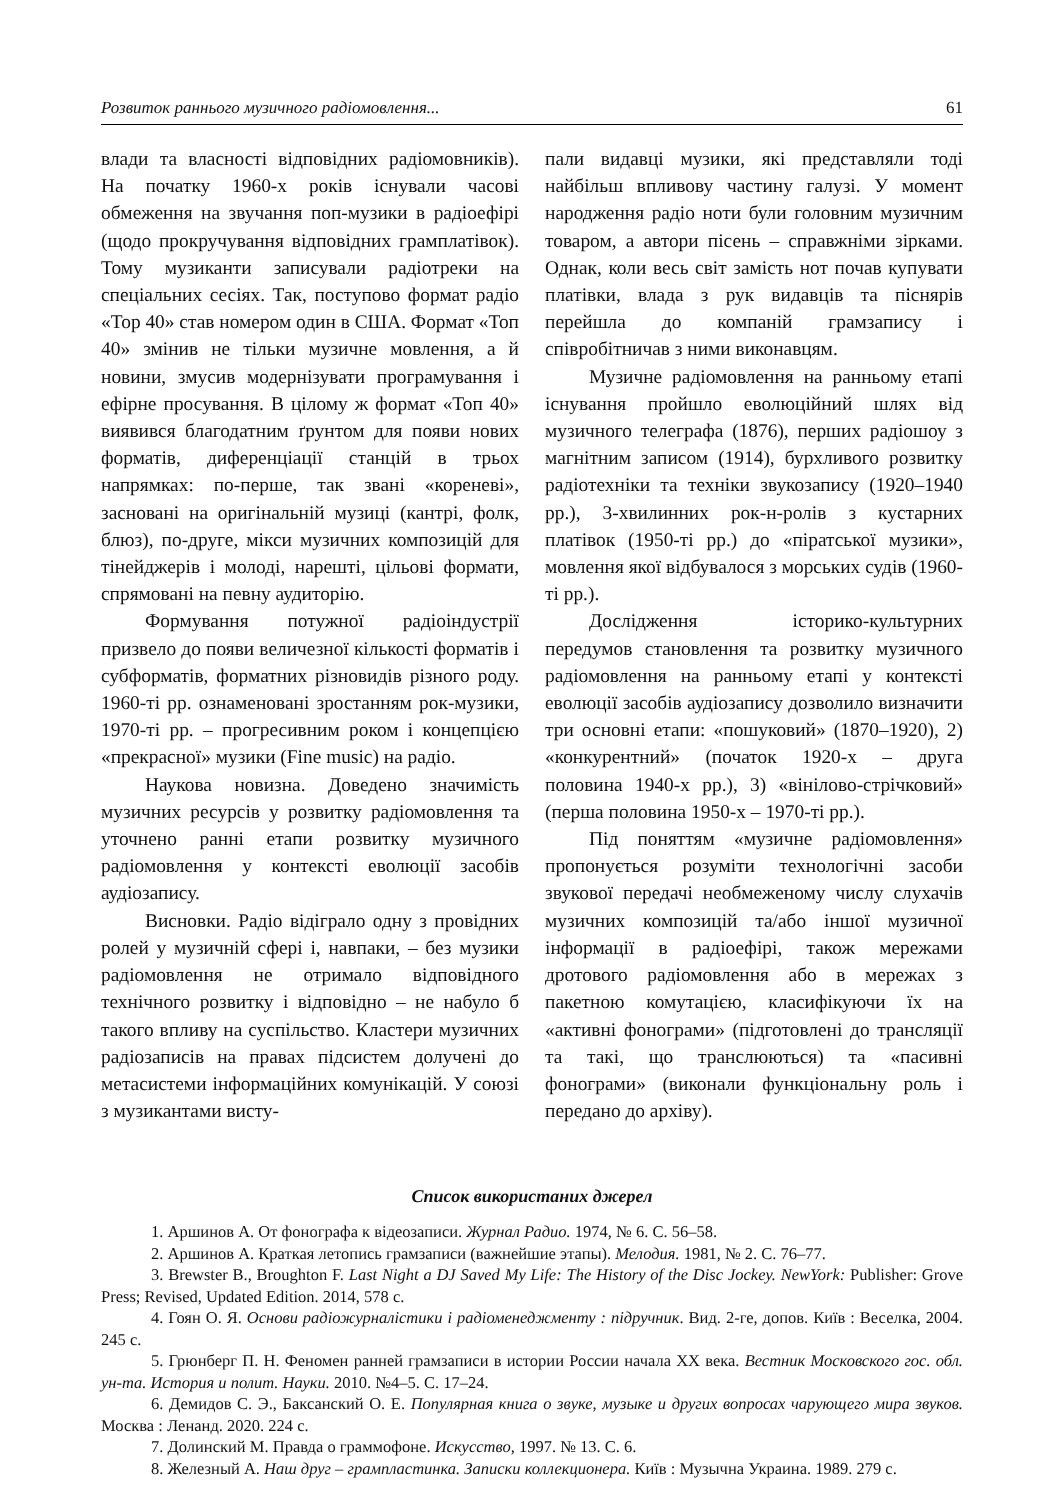Розвиток раннього музичного радіомовлення... 61
влади та власності відповідних радіомовників). На початку 1960-х років існували часові обмеження на звучання поп-музики в радіоефірі (щодо прокручування відповідних грамплатівок). Тому музиканти записували радіотреки на спеціальних сесіях. Так, поступово формат радіо «Top 40» став номером один в США. Формат «Топ 40» змінив не тільки музичне мовлення, а й новини, змусив модернізувати програмування і ефірне просування. В цілому ж формат «Топ 40» виявився благодатним ґрунтом для появи нових форматів, диференціації станцій в трьох напрямках: по-перше, так звані «кореневі», засновані на оригінальній музиці (кантрі, фолк, блюз), по-друге, мікси музичних композицій для тінейджерів і молоді, нарешті, цільові формати, спрямовані на певну аудиторію.
Формування потужної радіоіндустрії призвело до появи величезної кількості форматів і субформатів, форматних різновидів різного роду. 1960-ті рр. ознаменовані зростанням рок-музики, 1970-ті рр. – прогресивним роком і концепцією «прекрасної» музики (Fine music) на радіо.
Наукова новизна. Доведено значимість музичних ресурсів у розвитку радіомовлення та уточнено ранні етапи розвитку музичного радіомовлення у контексті еволюції засобів аудіозапису.
Висновки. Радіо відіграло одну з провідних ролей у музичній сфері і, навпаки, – без музики радіомовлення не отримало відповідного технічного розвитку і відповідно – не набуло б такого впливу на суспільство. Кластери музичних радіозаписів на правах підсистем долучені до метасистеми інформаційних комунікацій. У союзі з музикантами висту-
пали видавці музики, які представляли тоді найбільш впливову частину галузі. У момент народження радіо ноти були головним музичним товаром, а автори пісень – справжніми зірками. Однак, коли весь світ замість нот почав купувати платівки, влада з рук видавців та піснярів перейшла до компаній грамзапису і співробітничав з ними виконавцям.
Музичне радіомовлення на ранньому етапі існування пройшло еволюційний шлях від музичного телеграфа (1876), перших радіошоу з магнітним записом (1914), бурхливого розвитку радіотехніки та техніки звукозапису (1920–1940 рр.), 3-хвилинних рок-н-ролів з кустарних платівок (1950-ті рр.) до «піратської музики», мовлення якої відбувалося з морських судів (1960-ті рр.).
Дослідження історико-культурних передумов становлення та розвитку музичного радіомовлення на ранньому етапі у контексті еволюції засобів аудіозапису дозволило визначити три основні етапи: «пошуковий» (1870–1920), 2) «конкурентний» (початок 1920-х – друга половина 1940-х рр.), 3) «вінілово-стрічковий» (перша половина 1950-х – 1970-ті рр.).
Під поняттям «музичне радіомовлення» пропонується розуміти технологічні засоби звукової передачі необмеженому числу слухачів музичних композицій та/або іншої музичної інформації в радіоефірі, також мережами дротового радіомовлення або в мережах з пакетною комутацією, класифікуючи їх на «активні фонограми» (підготовлені до трансляції та такі, що транслюються) та «пасивні фонограми» (виконали функціональну роль і передано до архіву).
Список використаних джерел
1. Аршинов А. От фонографа к відеозаписи. Журнал Радио. 1974, № 6. С. 56–58.
2. Аршинов А. Краткая летопись грамзаписи (важнейшие этапы). Мелодия. 1981, № 2. С. 76–77.
3. Brewster B., Broughton F. Last Night a DJ Saved My Life: The History of the Disc Jockey. NewYork: Publisher: Grove Press; Revised, Updated Edition. 2014, 578 с.
4. Гоян О. Я. Основи радіожурналістики і радіоменеджменту : підручник. Вид. 2-ге, допов. Київ : Веселка, 2004. 245 с.
5. Грюнберг П. Н. Феномен ранней грамзаписи в истории России начала ХХ века. Вестник Московского гос. обл. ун-та. История и полит. Науки. 2010. №4–5. С. 17–24.
6. Демидов С. Э., Баксанский О. Е. Популярная книга о звуке, музыке и других вопросах чарующего мира звуков. Москва : Ленанд. 2020. 224 с.
7. Долинский М. Правда о граммофоне. Искусство, 1997. № 13. С. 6.
8. Железный А. Наш друг – грампластинка. Записки коллекционера. Київ : Музычна Украина. 1989. 279 с.